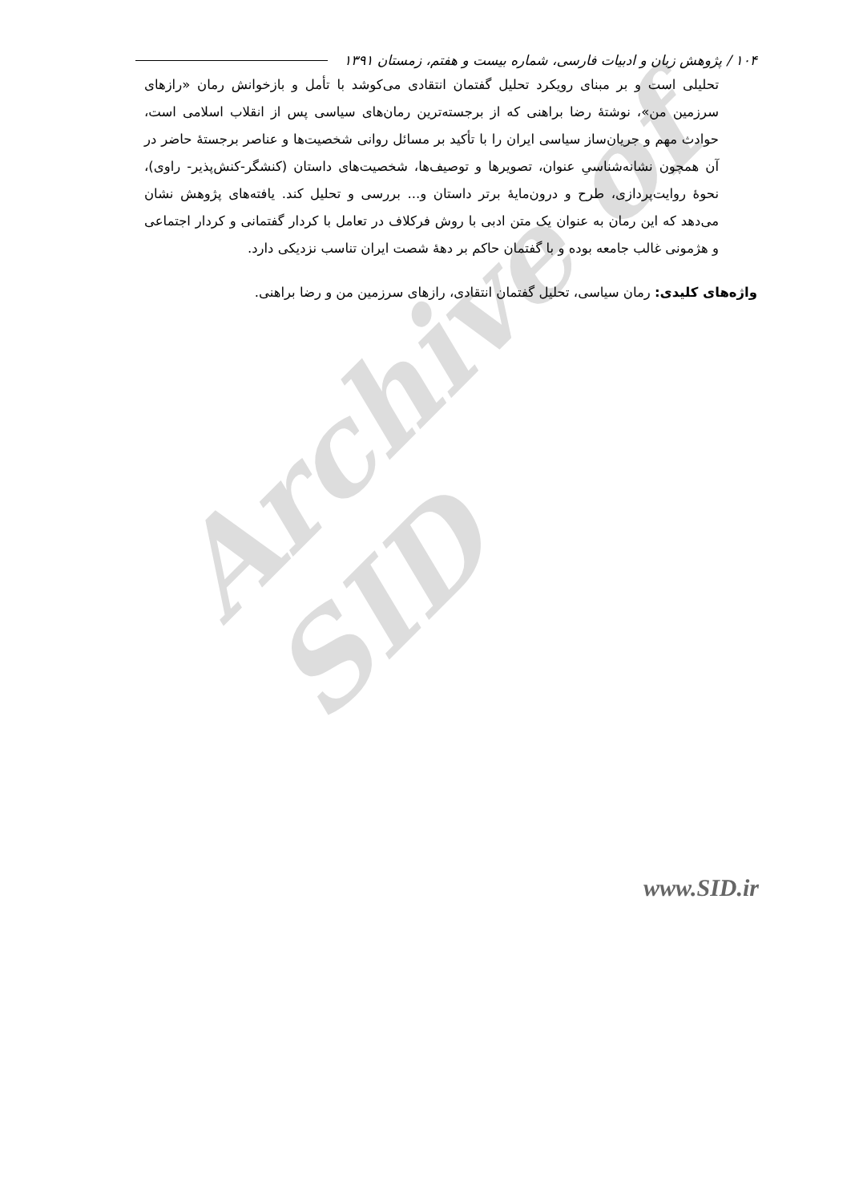Archive of SID
۱۰۴ / پژوهش زبان و ادبیات فارسی، شماره بیست و هفتم، زمستان ۱۳۹۱
تحلیلی است و بر مبنای رویکرد تحلیل گفتمان انتقادی می‌کوشد با تأمل و بازخوانش رمان «رازهای سرزمین من»، نوشتهٔ رضا براهنی که از برجسته‌ترین رمان‌های سیاسی پس از انقلاب اسلامی است، حوادث مهم و جریان‌ساز سیاسی ایران را با تأکید بر مسائل روانی شخصیت‌ها و عناصر برجستهٔ حاضر در آن همچون نشانه‌شناسیِ عنوان، تصویرها و توصیف‌ها، شخصیت‌های داستان (کنشگر-کنش‌پذیر- راوی)، نحوهٔ روایت‌پردازی، طرح و درون‌مایهٔ برتر داستان و... بررسی و تحلیل کند. یافته‌های پژوهش نشان می‌دهد که این رمان به عنوان یک متن ادبی با روش فرکلاف در تعامل با کردار گفتمانی و کردار اجتماعی و هژمونی غالب جامعه بوده و با گفتمان حاکم بر دههٔ شصت ایران تناسب نزدیکی دارد.
واژه‌های کلیدی: رمان سیاسی، تحلیل گفتمان انتقادی، رازهای سرزمین من و رضا براهنی.
www.SID.ir